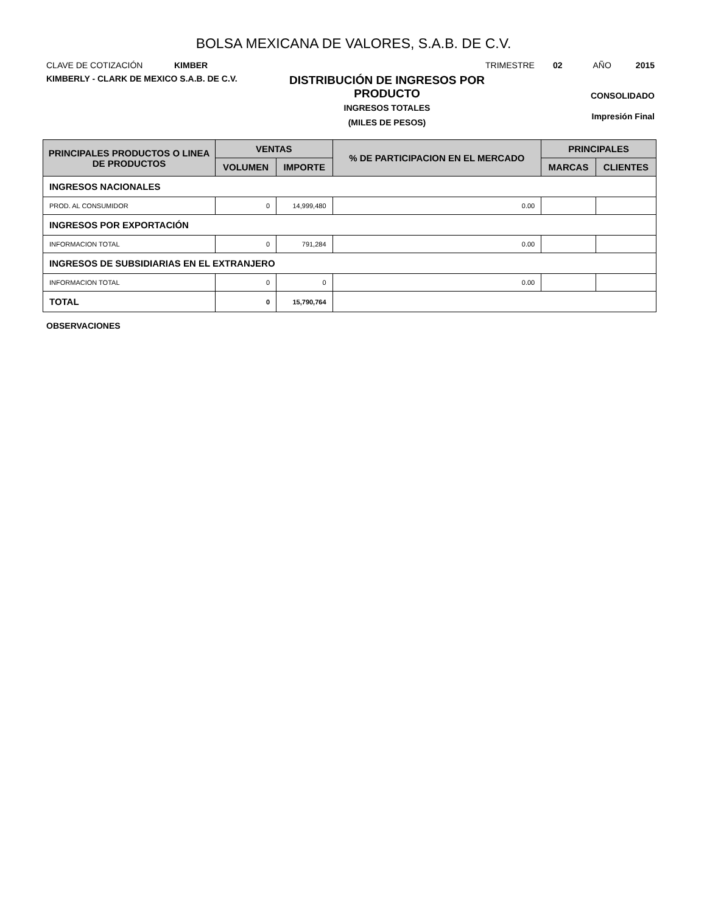BOLSA MEXICANA DE VALORES, S.A.B. DE C.V.
CLAVE DE COTIZACIÓN KIMBER TRIMESTRE 02 AÑO 2015
KIMBERLY - CLARK DE MEXICO S.A.B. DE C.V.
DISTRIBUCIÓN DE INGRESOS POR
PRODUCTO
INGRESOS TOTALES
(MILES DE PESOS)
CONSOLIDADO
Impresión Final
| PRINCIPALES PRODUCTOS O LINEA DE PRODUCTOS | VENTAS | | % DE PARTICIPACION EN EL MERCADO | PRINCIPALES | |
| --- | --- | --- | --- | --- | --- |
| | VOLUMEN | IMPORTE | | MARCAS | CLIENTES |
| INGRESOS NACIONALES | | | | | |
| PROD. AL CONSUMIDOR | 0 | 14,999,480 | 0.00 | | |
| INGRESOS POR EXPORTACIÓN | | | | | |
| INFORMACION TOTAL | 0 | 791,284 | 0.00 | | |
| INGRESOS DE SUBSIDIARIAS EN EL EXTRANJERO | | | | | |
| INFORMACION TOTAL | 0 | 0 | 0.00 | | |
| TOTAL | 0 | 15,790,764 | | | |
OBSERVACIONES